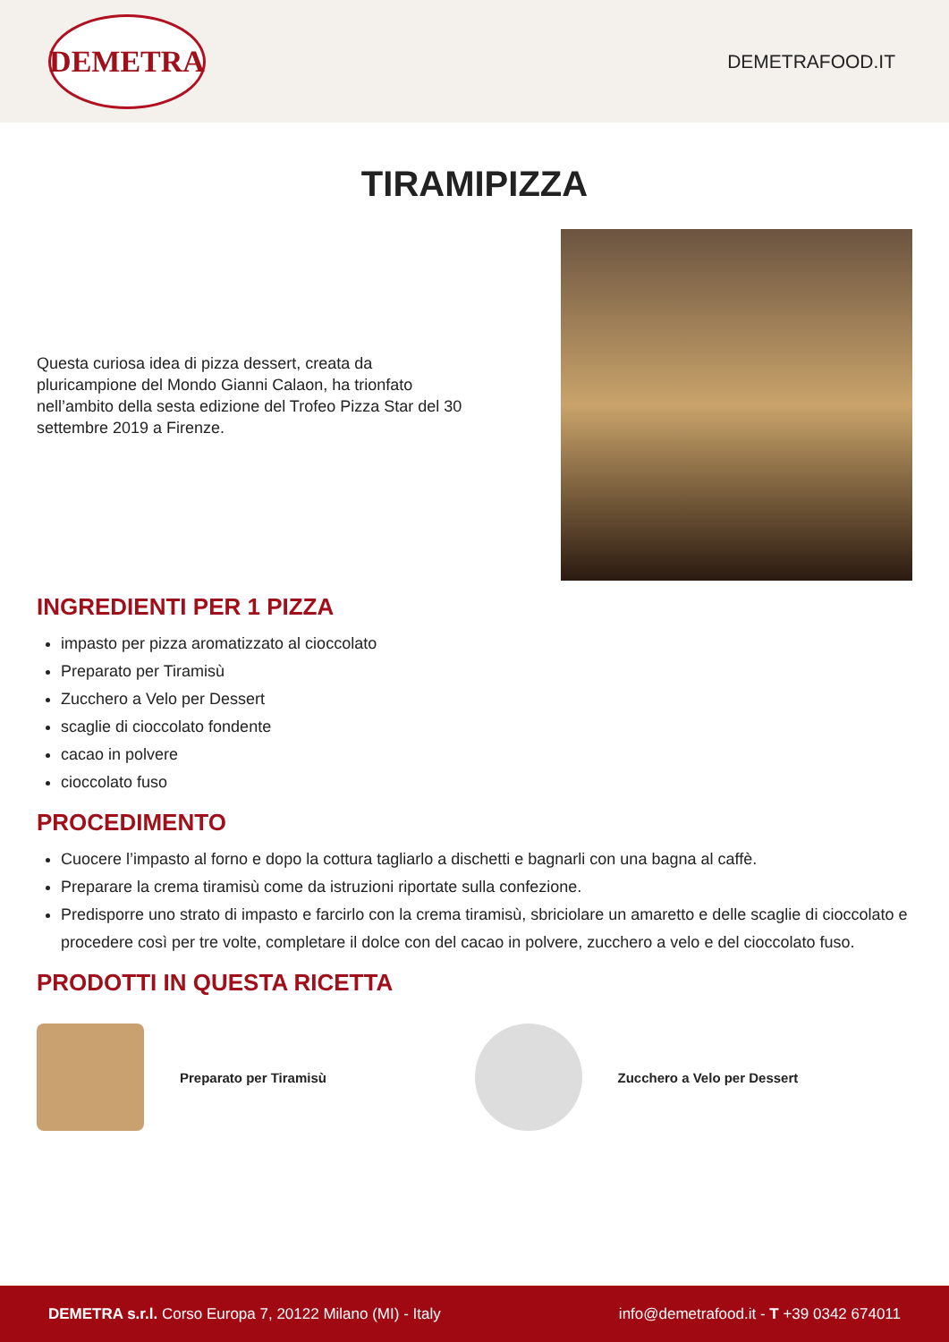DEMETRA
DEMETRAFOOD.IT
TIRAMIPIZZA
Questa curiosa idea di pizza dessert, creata da pluricampione del Mondo Gianni Calaon, ha trionfato nell’ambito della sesta edizione del Trofeo Pizza Star del 30 settembre 2019 a Firenze.
INGREDIENTI PER 1 PIZZA
impasto per pizza aromatizzato al cioccolato
Preparato per Tiramisù
Zucchero a Velo per Dessert
scaglie di cioccolato fondente
cacao in polvere
cioccolato fuso
PROCEDIMENTO
Cuocere l’impasto al forno e dopo la cottura tagliarlo a dischetti e bagnarli con una bagna al caffè.
Preparare la crema tiramisù come da istruzioni riportate sulla confezione.
Predisporre uno strato di impasto e farcirlo con la crema tiramisù, sbriciolare un amaretto e delle scaglie di cioccolato e procedere così per tre volte, completare il dolce con del cacao in polvere, zucchero a velo e del cioccolato fuso.
PRODOTTI IN QUESTA RICETTA
Preparato per Tiramisù Zucchero a Velo per Dessert
DEMETRA s.r.l. Corso Europa 7, 20122 Milano (MI) - Italy info@demetrafood.it - T +39 0342 674011